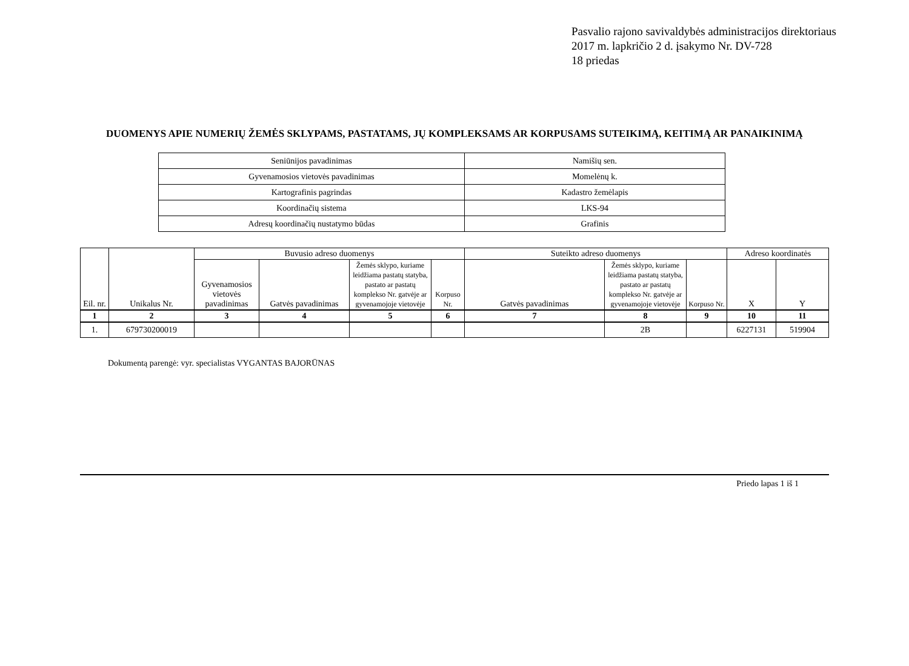Pasvalio rajono savivaldybės administracijos direktoriaus
2017 m. lapkričio 2 d. įsakymo Nr. DV-728
18 priedas
DUOMENYS APIE NUMERIŲ ŽEMĖS SKLYPAMS, PASTATAMS, JŲ KOMPLEKSAMS AR KORPUSAMS SUTEIKIMĄ, KEITIMĄ AR PANAIKINIMĄ
| Seniūnijos pavadinimas | Namišių sen. |
| Gyvenamosios vietovės pavadinimas | Momelėnų k. |
| Kartografinis pagrindas | Kadastro žemėlapis |
| Koordinačių sistema | LKS-94 |
| Adresų koordinačių nustatymo būdas | Grafinis |
| Eil. nr. | Unikalus Nr. | Buvusio adreso duomenys | | | | Suteikto adreso duomenys | | | Adreso koordinatės | |
| --- | --- | --- | --- | --- | --- | --- | --- | --- | --- | --- |
| | | Gyvenamosios vietovės pavadinimas | Gatvės pavadinimas | Žemės sklypo, kuriame leidžiama pastatų statyba, pastato ar pastatų komplekso Nr. gatvėje ar gyvenamojoje vietovėje | Korpuso Nr. | Gatvės pavadinimas | Žemės sklypo, kuriame leidžiama pastatų statyba, pastato ar pastatų komplekso Nr. gatvėje ar gyvenamojoje vietovėje | Korpuso Nr. | X | Y |
| 1 | 2 | 3 | 4 | 5 | 6 | 7 | 8 | 9 | 10 | 11 |
| 1. | 679730200019 | | | | | | 2B | | 6227131 | 519904 |
Dokumentą parengė: vyr. specialistas VYGANTAS BAJORŪNAS
Priedo lapas 1 iš 1